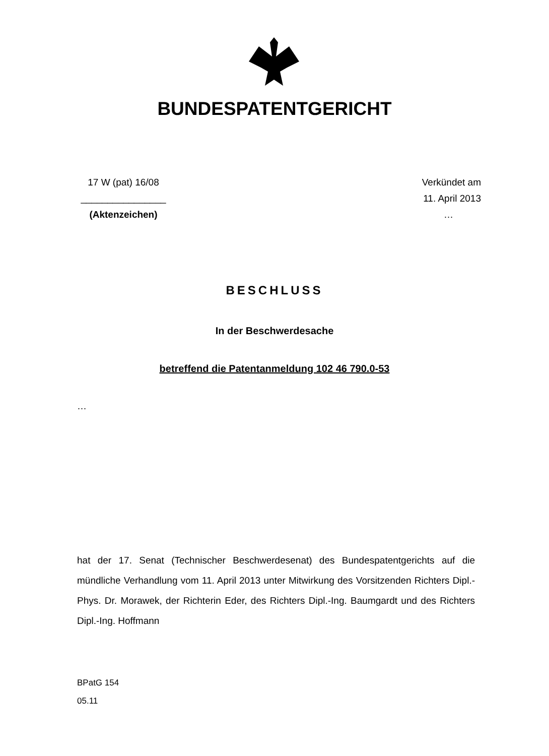BUNDESPATENTGERICHT
17 W (pat) 16/08
________________
(Aktenzeichen)
Verkündet am
11. April 2013
…
BESCHLUSS
In der Beschwerdesache
betreffend die Patentanmeldung 102 46 790.0-53
…
hat der 17. Senat (Technischer Beschwerdesenat) des Bundespatentgerichts auf die mündliche Verhandlung vom 11. April 2013 unter Mitwirkung des Vorsitzenden Richters Dipl.-Phys. Dr. Morawek, der Richterin Eder, des Richters Dipl.-Ing. Baumgardt und des Richters Dipl.-Ing. Hoffmann
BPatG 154
05.11